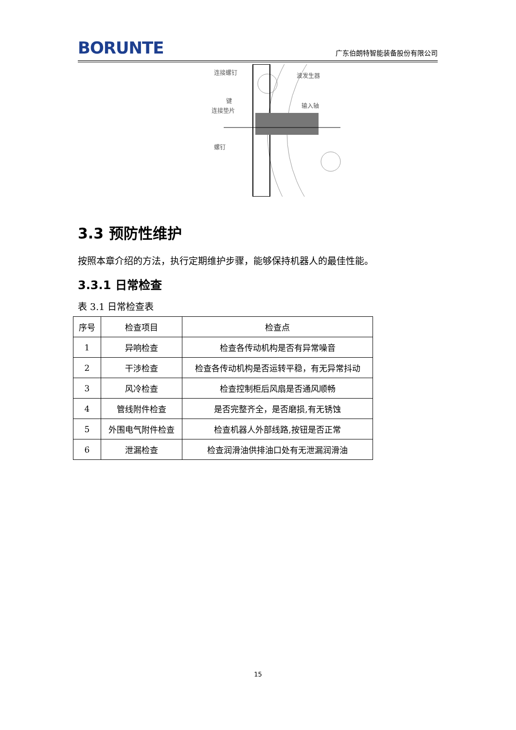BORUNTE 广东伯朗特智能装备股份有限公司
连接螺钉
波发生器
键
连接垫片
输入轴
螺钉
3.3 预防性维护
按照本章介绍的方法，执行定期维护步骤，能够保持机器人的最佳性能。
3.3.1 日常检查
表 3.1 日常检查表
| 序号 | 检查项目 | 检查点 |
| --- | --- | --- |
| 1 | 异响检查 | 检查各传动机构是否有异常噪音 |
| 2 | 干涉检查 | 检查各传动机构是否运转平稳，有无异常抖动 |
| 3 | 风冷检查 | 检查控制柜后风扇是否通风顺畅 |
| 4 | 管线附件检查 | 是否完整齐全，是否磨损,有无锈蚀 |
| 5 | 外围电气附件检查 | 检查机器人外部线路,按钮是否正常 |
| 6 | 泄漏检查 | 检查润滑油供排油口处有无泄漏润滑油 |
15